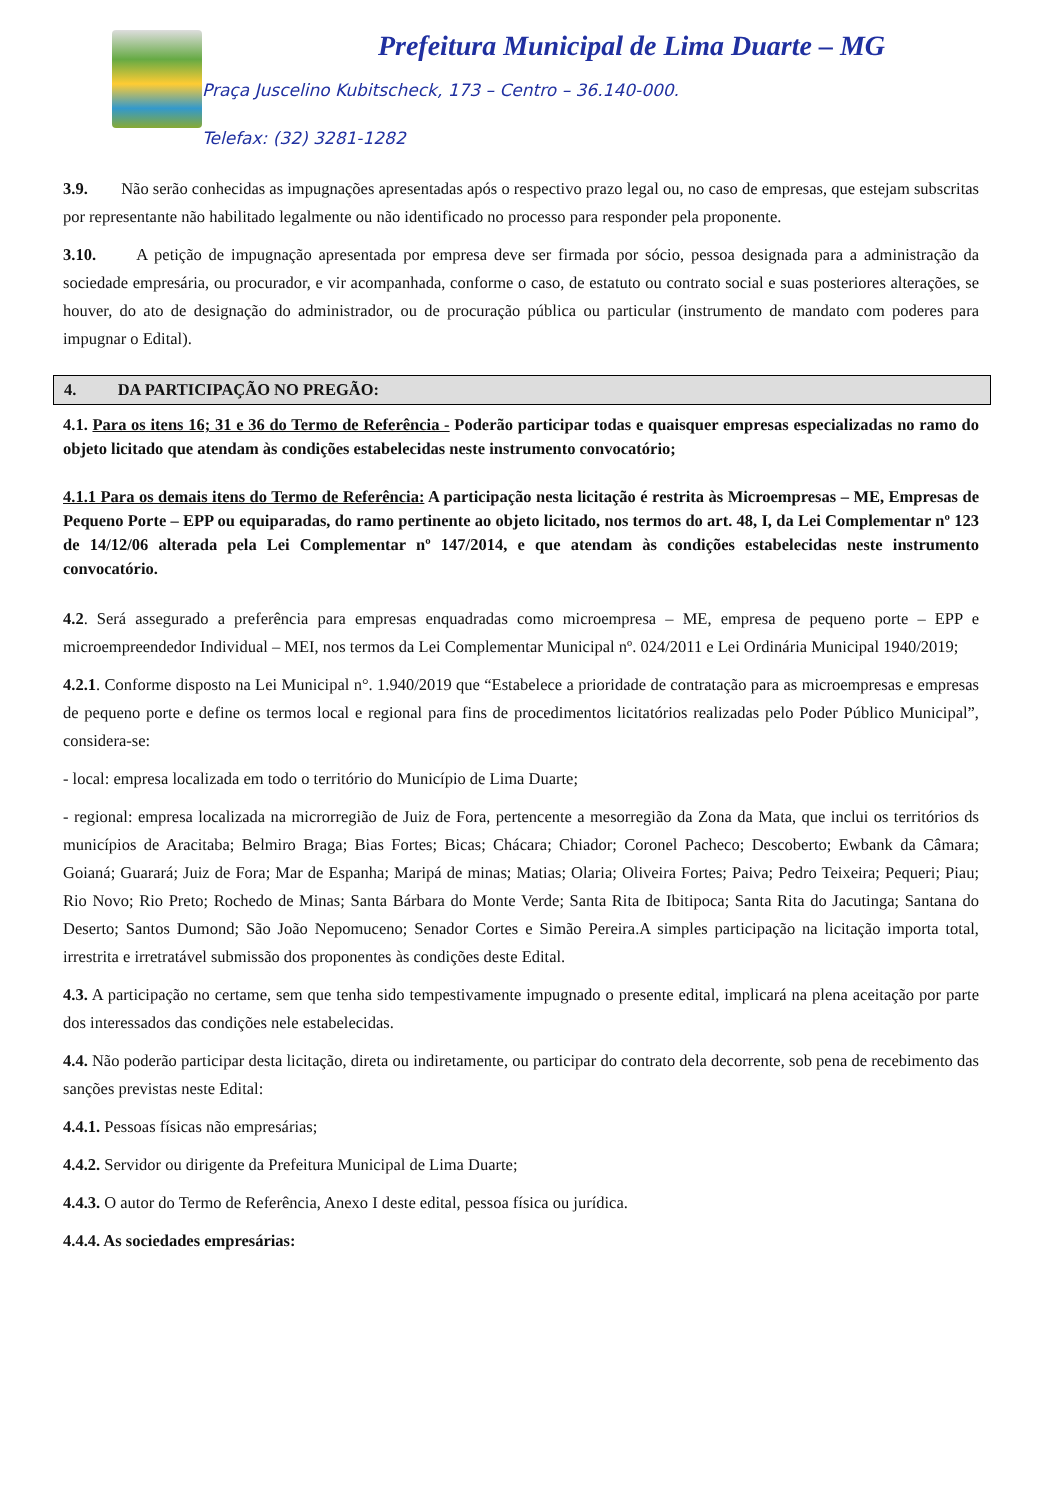Prefeitura Municipal de Lima Duarte – MG
Praça Juscelino Kubitscheck, 173 – Centro – 36.140-000.
Telefax: (32) 3281-1282
3.9. Não serão conhecidas as impugnações apresentadas após o respectivo prazo legal ou, no caso de empresas, que estejam subscritas por representante não habilitado legalmente ou não identificado no processo para responder pela proponente.
3.10. A petição de impugnação apresentada por empresa deve ser firmada por sócio, pessoa designada para a administração da sociedade empresária, ou procurador, e vir acompanhada, conforme o caso, de estatuto ou contrato social e suas posteriores alterações, se houver, do ato de designação do administrador, ou de procuração pública ou particular (instrumento de mandato com poderes para impugnar o Edital).
4. DA PARTICIPAÇÃO NO PREGÃO:
4.1. Para os itens 16; 31 e 36 do Termo de Referência - Poderão participar todas e quaisquer empresas especializadas no ramo do objeto licitado que atendam às condições estabelecidas neste instrumento convocatório;
4.1.1 Para os demais itens do Termo de Referência: A participação nesta licitação é restrita às Microempresas – ME, Empresas de Pequeno Porte – EPP ou equiparadas, do ramo pertinente ao objeto licitado, nos termos do art. 48, I, da Lei Complementar nº 123 de 14/12/06 alterada pela Lei Complementar nº 147/2014, e que atendam às condições estabelecidas neste instrumento convocatório.
4.2. Será assegurado a preferência para empresas enquadradas como microempresa – ME, empresa de pequeno porte – EPP e microempreendedor Individual – MEI, nos termos da Lei Complementar Municipal nº. 024/2011 e Lei Ordinária Municipal 1940/2019;
4.2.1. Conforme disposto na Lei Municipal n°. 1.940/2019 que “Estabelece a prioridade de contratação para as microempresas e empresas de pequeno porte e define os termos local e regional para fins de procedimentos licitatórios realizadas pelo Poder Público Municipal”, considera-se:
- local: empresa localizada em todo o território do Município de Lima Duarte;
- regional: empresa localizada na microrregião de Juiz de Fora, pertencente a mesorregião da Zona da Mata, que inclui os territórios ds municípios de Aracitaba; Belmiro Braga; Bias Fortes; Bicas; Chácara; Chiador; Coronel Pacheco; Descoberto; Ewbank da Câmara; Goianá; Guarará; Juiz de Fora; Mar de Espanha; Maripá de minas; Matias; Olaria; Oliveira Fortes; Paiva; Pedro Teixeira; Pequeri; Piau; Rio Novo; Rio Preto; Rochedo de Minas; Santa Bárbara do Monte Verde; Santa Rita de Ibitipoca; Santa Rita do Jacutinga; Santana do Deserto; Santos Dumond; São João Nepomuceno; Senador Cortes e Simão Pereira.A simples participação na licitação importa total, irrestrita e irretratável submissão dos proponentes às condições deste Edital.
4.3. A participação no certame, sem que tenha sido tempestivamente impugnado o presente edital, implicará na plena aceitação por parte dos interessados das condições nele estabelecidas.
4.4. Não poderão participar desta licitação, direta ou indiretamente, ou participar do contrato dela decorrente, sob pena de recebimento das sanções previstas neste Edital:
4.4.1. Pessoas físicas não empresárias;
4.4.2. Servidor ou dirigente da Prefeitura Municipal de Lima Duarte;
4.4.3. O autor do Termo de Referência, Anexo I deste edital, pessoa física ou jurídica.
4.4.4. As sociedades empresárias: